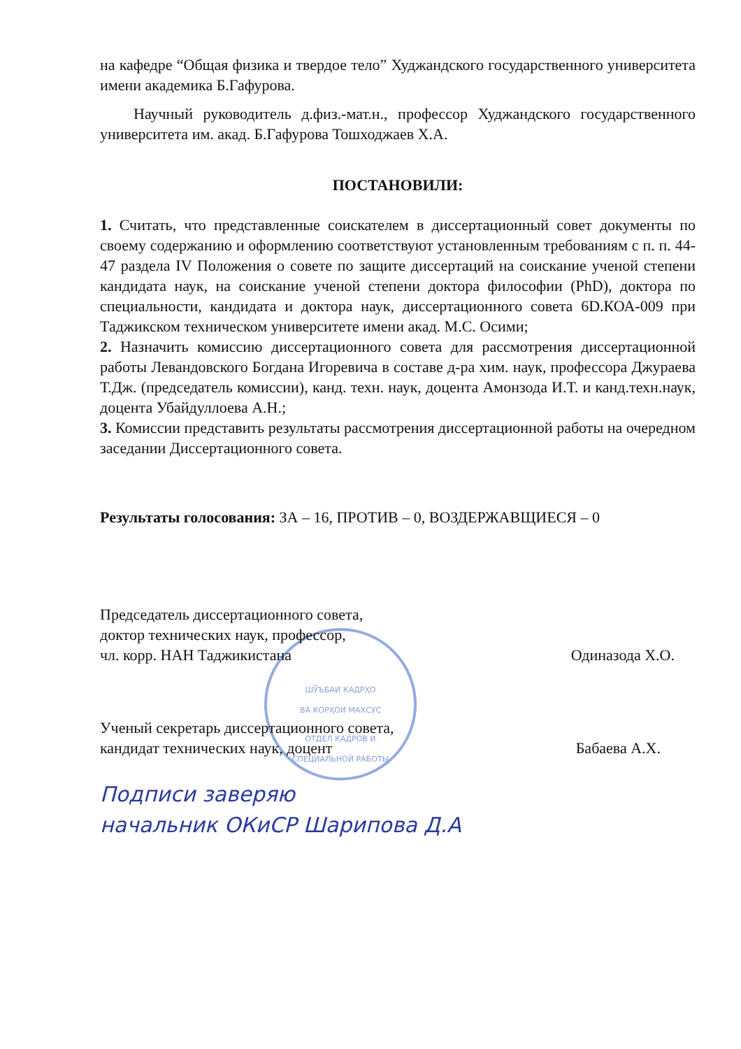ШӮЪБАИ КАДРҲО
ВА КОРҲОИ МАХСУС
ОТДЕЛ КАДРОВ И
СПЕЦИАЛЬНОЙ РАБОТЫ
на кафедре “Общая физика и твердое тело” Худжандского государственного университета имени академика Б.Гафурова.
Научный руководитель д.физ.-мат.н., профессор Худжандского государственного университета им. акад. Б.Гафурова Тошходжаев Х.А.
ПОСТАНОВИЛИ:
1. Считать, что представленные соискателем в диссертационный совет документы по своему содержанию и оформлению соответствуют установленным требованиям с п. п. 44-47 раздела IV Положения о совете по защите диссертаций на соискание ученой степени кандидата наук, на соискание ученой степени доктора философии (PhD), доктора по специальности, кандидата и доктора наук, диссертационного совета 6D.КОА-009 при Таджикском техническом университете имени акад. М.С. Осими;
2. Назначить комиссию диссертационного совета для рассмотрения диссертационной работы Левандовского Богдана Игоревича в составе д-ра хим. наук, профессора Джураева Т.Дж. (председатель комиссии), канд. техн. наук, доцента Амонзода И.Т. и канд.техн.наук, доцента Убайдуллоева А.Н.;
3. Комиссии представить результаты рассмотрения диссертационной работы на очередном заседании Диссертационного совета.
Результаты голосования: ЗА – 16, ПРОТИВ – 0, ВОЗДЕРЖАВЩИЕСЯ – 0
Председатель диссертационного совета,
доктор технических наук, профессор,
чл. корр. НАН Таджикистана
Одиназода Х.О.
Ученый секретарь диссертационного совета,
кандидат технических наук, доцент
Бабаева А.Х.
Подписи заверяю
начальник ОКиСР Шарипова Д.А